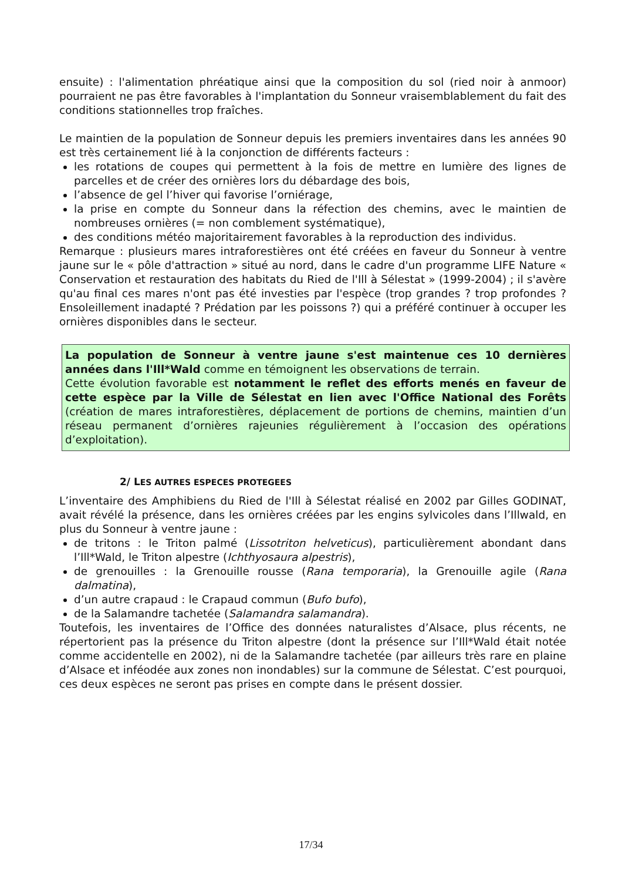ensuite) : l'alimentation phréatique ainsi que la composition du sol (ried noir à anmoor) pourraient ne pas être favorables à l'implantation du Sonneur vraisemblablement du fait des conditions stationnelles trop fraîches.
Le maintien de la population de Sonneur depuis les premiers inventaires dans les années 90 est très certainement lié à la conjonction de différents facteurs :
les rotations de coupes qui permettent à la fois de mettre en lumière des lignes de parcelles et de créer des ornières lors du débardage des bois,
l’absence de gel l’hiver qui favorise l’orniérage,
la prise en compte du Sonneur dans la réfection des chemins, avec le maintien de nombreuses ornières (= non comblement systématique),
des conditions météo majoritairement favorables à la reproduction des individus.
Remarque : plusieurs mares intraforestières ont été créées en faveur du Sonneur à ventre jaune sur le « pôle d'attraction » situé au nord, dans le cadre d'un programme LIFE Nature « Conservation et restauration des habitats du Ried de l'Ill à Sélestat » (1999-2004) ; il s'avère qu'au final ces mares n'ont pas été investies par l'espèce (trop grandes ? trop profondes ? Ensoleillement inadapté ? Prédation par les poissons ?) qui a préféré continuer à occuper les ornières disponibles dans le secteur.
La population de Sonneur à ventre jaune s'est maintenue ces 10 dernières années dans l'Ill*Wald comme en témoignent les observations de terrain.
Cette évolution favorable est notamment le reflet des efforts menés en faveur de cette espèce par la Ville de Sélestat en lien avec l'Office National des Forêts (création de mares intraforestières, déplacement de portions de chemins, maintien d’un réseau permanent d’ornières rajeunies régulièrement à l’occasion des opérations d’exploitation).
2/ LES AUTRES ESPECES PROTEGEES
L’inventaire des Amphibiens du Ried de l'Ill à Sélestat réalisé en 2002 par Gilles GODINAT, avait révélé la présence, dans les ornières créées par les engins sylvicoles dans l’Illwald, en plus du Sonneur à ventre jaune :
de tritons : le Triton palmé (Lissotriton helveticus), particulièrement abondant dans l’Ill*Wald, le Triton alpestre (Ichthyosaura alpestris),
de grenouilles : la Grenouille rousse (Rana temporaria), la Grenouille agile (Rana dalmatina),
d’un autre crapaud : le Crapaud commun (Bufo bufo),
de la Salamandre tachetée (Salamandra salamandra).
Toutefois, les inventaires de l’Office des données naturalistes d’Alsace, plus récents, ne répertorient pas la présence du Triton alpestre (dont la présence sur l’Ill*Wald était notée comme accidentelle en 2002), ni de la Salamandre tachetée (par ailleurs très rare en plaine d’Alsace et inféodée aux zones non inondables) sur la commune de Sélestat. C’est pourquoi, ces deux espèces ne seront pas prises en compte dans le présent dossier.
17/34